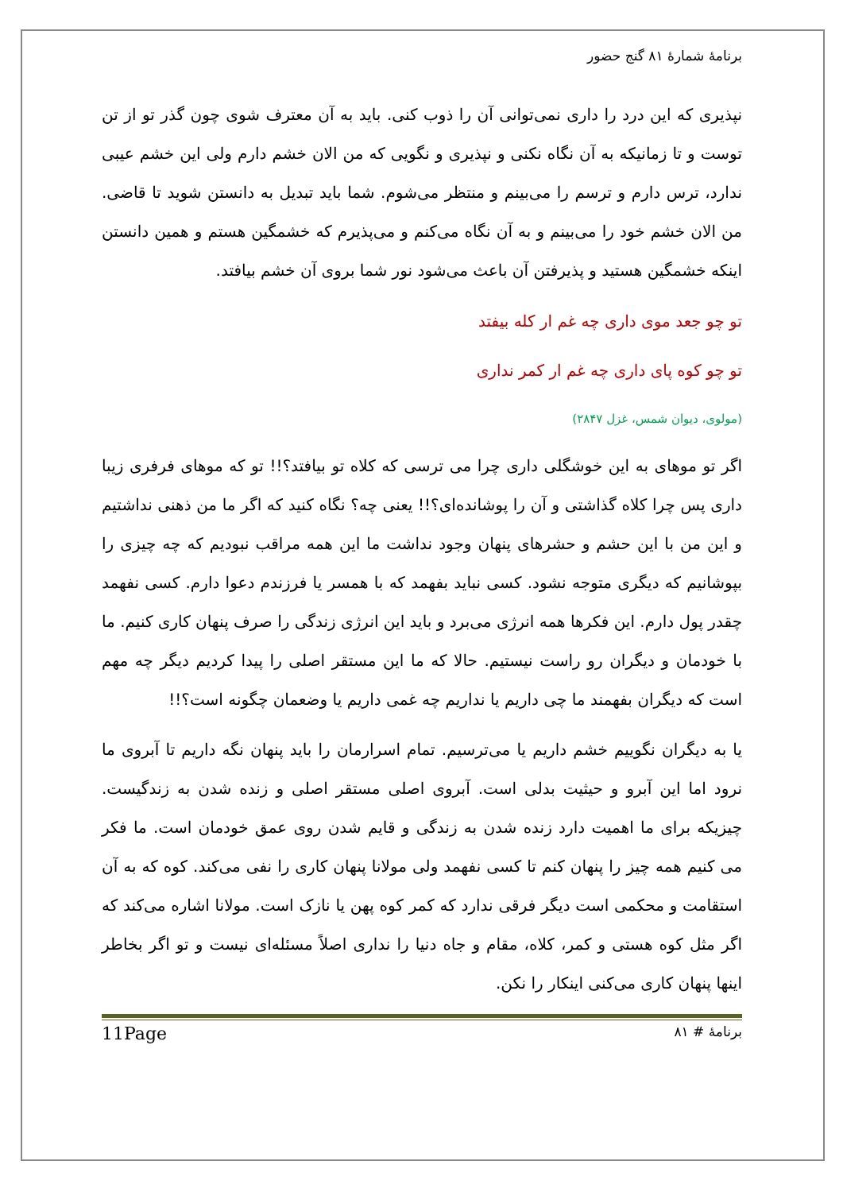برنامهٔ شمارهٔ ۸۱ گنج حضور
نپذیری که این درد را داری نمی‌توانی آن را ذوب کنی. باید به آن معترف شوی چون گذر تو از تن توست و تا زمانیکه به آن نگاه نکنی و نپذیری و نگویی که من الان خشم دارم ولی این خشم عیبی ندارد، ترس دارم و ترسم را می‌بینم و منتظر می‌شوم. شما باید تبدیل به دانستن شوید تا قاضی. من الان خشم خود را می‌بینم و به آن نگاه می‌کنم و می‌پذیرم که خشمگین هستم و همین دانستن اینکه خشمگین هستید و پذیرفتن آن باعث می‌شود نور شما بروی آن خشم بیافتد.
تو چو جعد موی داری چه غم ار کله بیفتد
تو چو کوه پای داری چه غم ار کمر نداری
(مولوی، دیوان شمس، غزل ۲۸۴۷)
اگر تو موهای به این خوشگلی داری چرا می ترسی که کلاه تو بیافتد؟!! تو که موهای فرفری زیبا داری پس چرا کلاه گذاشتی و آن را پوشانده‌ای؟!! یعنی چه؟ نگاه کنید که اگر ما من ذهنی نداشتیم و این من با این حشم و حشرهای پنهان وجود نداشت ما این همه مراقب نبودیم که چه چیزی را بپوشانیم که دیگری متوجه نشود. کسی نباید بفهمد که با همسر یا فرزندم دعوا دارم. کسی نفهمد چقدر پول دارم. این فکرها همه انرژی می‌برد و باید این انرژی زندگی را صرف پنهان کاری کنیم. ما با خودمان و دیگران رو راست نیستیم. حالا که ما این مستقر اصلی را پیدا کردیم دیگر چه مهم است که دیگران بفهمند ما چی داریم یا نداریم چه غمی داریم یا وضعمان چگونه است؟!!
یا به دیگران نگوییم خشم داریم یا می‌ترسیم. تمام اسرارمان را باید پنهان نگه داریم تا آبروی ما نرود اما این آبرو و حیثیت بدلی است. آبروی اصلی مستقر اصلی و زنده شدن به زندگیست. چیزیکه برای ما اهمیت دارد زنده شدن به زندگی و قایم شدن روی عمق خودمان است. ما فکر می کنیم همه چیز را پنهان کنم تا کسی نفهمد ولی مولانا پنهان کاری را نفی می‌کند. کوه که به آن استقامت و محکمی است دیگر فرقی ندارد که کمر کوه پهن یا نازک است. مولانا اشاره می‌کند که اگر مثل کوه هستی و کمر، کلاه، مقام و جاه دنیا را نداری اصلاً مسئله‌ای نیست و تو اگر بخاطر اینها پنهان کاری می‌کنی اینکار را نکن.
برنامهٔ # ۸۱ 11Page